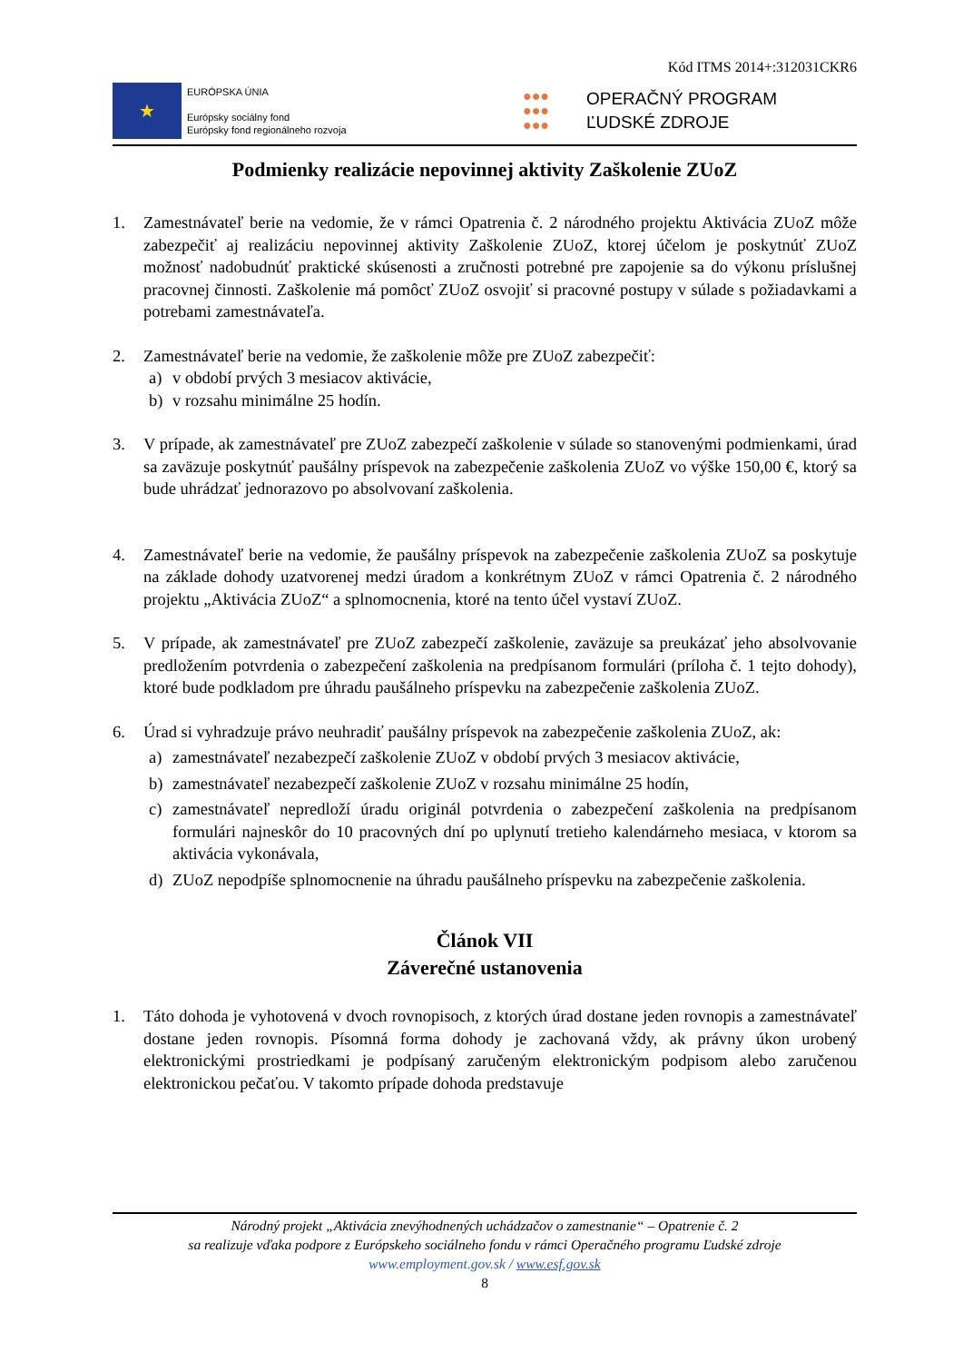Kód ITMS 2014+:312031CKR6
★
EURÓPSKA ÚNIA
Európsky sociálny fond
Európsky fond regionálneho rozvoja
●●●
●●●
●●●
OPERAČNÝ PROGRAM
ĽUDSKÉ ZDROJE
Podmienky realizácie nepovinnej aktivity Zaškolenie ZUoZ
1. Zamestnávateľ berie na vedomie, že v rámci Opatrenia č. 2 národného projektu Aktivácia ZUoZ môže zabezpečiť aj realizáciu nepovinnej aktivity Zaškolenie ZUoZ, ktorej účelom je poskytnúť ZUoZ možnosť nadobudnúť praktické skúsenosti a zručnosti potrebné pre zapojenie sa do výkonu príslušnej pracovnej činnosti. Zaškolenie má pomôcť ZUoZ osvojiť si pracovné postupy v súlade s požiadavkami a potrebami zamestnávateľa.
2. Zamestnávateľ berie na vedomie, že zaškolenie môže pre ZUoZ zabezpečiť:
a) v období prvých 3 mesiacov aktivácie,
b) v rozsahu minimálne 25 hodín.
3. V prípade, ak zamestnávateľ pre ZUoZ zabezpečí zaškolenie v súlade so stanovenými podmienkami, úrad sa zaväzuje poskytnúť paušálny príspevok na zabezpečenie zaškolenia ZUoZ vo výške 150,00 €, ktorý sa bude uhrádzať jednorazovo po absolvovaní zaškolenia.
4. Zamestnávateľ berie na vedomie, že paušálny príspevok na zabezpečenie zaškolenia ZUoZ sa poskytuje na základe dohody uzatvorenej medzi úradom a konkrétnym ZUoZ v rámci Opatrenia č. 2 národného projektu „Aktivácia ZUoZ“ a splnomocnenia, ktoré na tento účel vystaví ZUoZ.
5. V prípade, ak zamestnávateľ pre ZUoZ zabezpečí zaškolenie, zaväzuje sa preukázať jeho absolvovanie predložením potvrdenia o zabezpečení zaškolenia na predpísanom formulári (príloha č. 1 tejto dohody), ktoré bude podkladom pre úhradu paušálneho príspevku na zabezpečenie zaškolenia ZUoZ.
6. Úrad si vyhradzuje právo neuhradiť paušálny príspevok na zabezpečenie zaškolenia ZUoZ, ak:
a) zamestnávateľ nezabezpečí zaškolenie ZUoZ v období prvých 3 mesiacov aktivácie,
b) zamestnávateľ nezabezpečí zaškolenie ZUoZ v rozsahu minimálne 25 hodín,
c) zamestnávateľ nepredloží úradu originál potvrdenia o zabezpečení zaškolenia na predpísanom formulári najneskôr do 10 pracovných dní po uplynutí tretieho kalendárneho mesiaca, v ktorom sa aktivácia vykonávala,
d) ZUoZ nepodpíše splnomocnenie na úhradu paušálneho príspevku na zabezpečenie zaškolenia.
Článok VII
Záverečné ustanovenia
1. Táto dohoda je vyhotovená v dvoch rovnopisoch, z ktorých úrad dostane jeden rovnopis a zamestnávateľ dostane jeden rovnopis. Písomná forma dohody je zachovaná vždy, ak právny úkon urobený elektronickými prostriedkami je podpísaný zaručeným elektronickým podpisom alebo zaručenou elektronickou pečaťou. V takomto prípade dohoda predstavuje
Národný projekt „Aktivácia znevýhodnených uchádzačov o zamestnanie“ – Opatrenie č. 2
sa realizuje vďaka podpore z Európskeho sociálneho fondu v rámci Operačného programu Ľudské zdroje
www.employment.gov.sk / www.esf.gov.sk
8